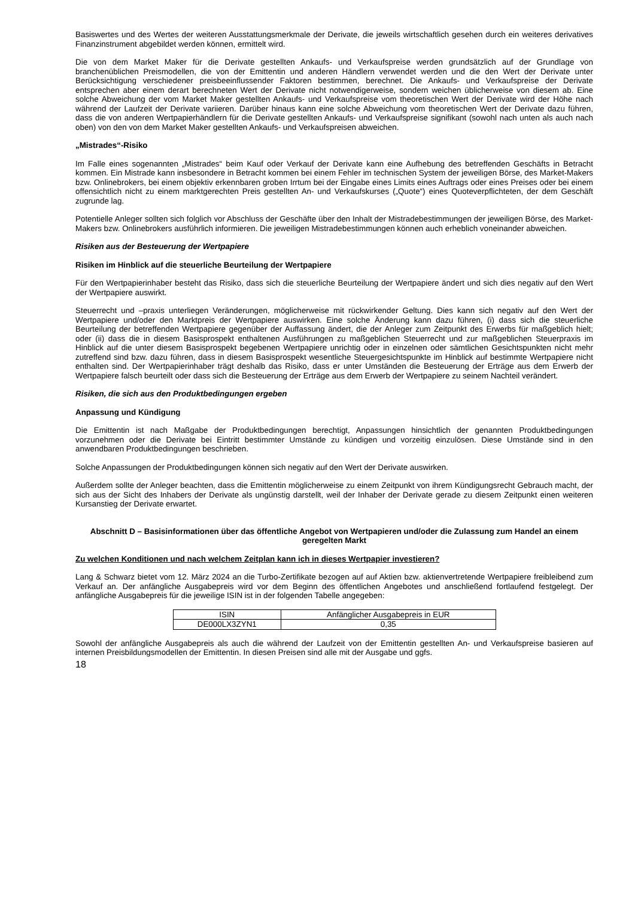Basiswertes und des Wertes der weiteren Ausstattungsmerkmale der Derivate, die jeweils wirtschaftlich gesehen durch ein weiteres derivatives Finanzinstrument abgebildet werden können, ermittelt wird.
Die von dem Market Maker für die Derivate gestellten Ankaufs- und Verkaufspreise werden grundsätzlich auf der Grundlage von branchenüblichen Preismodellen, die von der Emittentin und anderen Händlern verwendet werden und die den Wert der Derivate unter Berücksichtigung verschiedener preisbeeinflussender Faktoren bestimmen, berechnet. Die Ankaufs- und Verkaufspreise der Derivate entsprechen aber einem derart berechneten Wert der Derivate nicht notwendigerweise, sondern weichen üblicherweise von diesem ab. Eine solche Abweichung der vom Market Maker gestellten Ankaufs- und Verkaufspreise vom theoretischen Wert der Derivate wird der Höhe nach während der Laufzeit der Derivate variieren. Darüber hinaus kann eine solche Abweichung vom theoretischen Wert der Derivate dazu führen, dass die von anderen Wertpapierhändlern für die Derivate gestellten Ankaufs- und Verkaufspreise signifikant (sowohl nach unten als auch nach oben) von den von dem Market Maker gestellten Ankaufs- und Verkaufspreisen abweichen.
„Mistrades“-Risiko
Im Falle eines sogenannten „Mistrades“ beim Kauf oder Verkauf der Derivate kann eine Aufhebung des betreffenden Geschäfts in Betracht kommen. Ein Mistrade kann insbesondere in Betracht kommen bei einem Fehler im technischen System der jeweiligen Börse, des Market-Makers bzw. Onlinebrokers, bei einem objektiv erkennbaren groben Irrtum bei der Eingabe eines Limits eines Auftrags oder eines Preises oder bei einem offensichtlich nicht zu einem marktgerechten Preis gestellten An- und Verkaufskurses („Quote“) eines Quoteverpflichteten, der dem Geschäft zugrunde lag.
Potentielle Anleger sollten sich folglich vor Abschluss der Geschäfte über den Inhalt der Mistradebestimmungen der jeweiligen Börse, des Market-Makers bzw. Onlinebrokers ausführlich informieren. Die jeweiligen Mistradebestimmungen können auch erheblich voneinander abweichen.
Risiken aus der Besteuerung der Wertpapiere
Risiken im Hinblick auf die steuerliche Beurteilung der Wertpapiere
Für den Wertpapierinhaber besteht das Risiko, dass sich die steuerliche Beurteilung der Wertpapiere ändert und sich dies negativ auf den Wert der Wertpapiere auswirkt.
Steuerrecht und –praxis unterliegen Veränderungen, möglicherweise mit rückwirkender Geltung. Dies kann sich negativ auf den Wert der Wertpapiere und/oder den Marktpreis der Wertpapiere auswirken. Eine solche Änderung kann dazu führen, (i) dass sich die steuerliche Beurteilung der betreffenden Wertpapiere gegenüber der Auffassung ändert, die der Anleger zum Zeitpunkt des Erwerbs für maßgeblich hielt; oder (ii) dass die in diesem Basisprospekt enthaltenen Ausführungen zu maßgeblichen Steuerrecht und zur maßgeblichen Steuerpraxis im Hinblick auf die unter diesem Basisprospekt begebenen Wertpapiere unrichtig oder in einzelnen oder sämtlichen Gesichtspunkten nicht mehr zutreffend sind bzw. dazu führen, dass in diesem Basisprospekt wesentliche Steuergesichtspunkte im Hinblick auf bestimmte Wertpapiere nicht enthalten sind. Der Wertpapierinhaber trägt deshalb das Risiko, dass er unter Umständen die Besteuerung der Erträge aus dem Erwerb der Wertpapiere falsch beurteilt oder dass sich die Besteuerung der Erträge aus dem Erwerb der Wertpapiere zu seinem Nachteil verändert.
Risiken, die sich aus den Produktbedingungen ergeben
Anpassung und Kündigung
Die Emittentin ist nach Maßgabe der Produktbedingungen berechtigt, Anpassungen hinsichtlich der genannten Produktbedingungen vorzunehmen oder die Derivate bei Eintritt bestimmter Umstände zu kündigen und vorzeitig einzulösen. Diese Umstände sind in den anwendbaren Produktbedingungen beschrieben.
Solche Anpassungen der Produktbedingungen können sich negativ auf den Wert der Derivate auswirken.
Außerdem sollte der Anleger beachten, dass die Emittentin möglicherweise zu einem Zeitpunkt von ihrem Kündigungsrecht Gebrauch macht, der sich aus der Sicht des Inhabers der Derivate als ungünstig darstellt, weil der Inhaber der Derivate gerade zu diesem Zeitpunkt einen weiteren Kursanstieg der Derivate erwartet.
Abschnitt D – Basisinformationen über das öffentliche Angebot von Wertpapieren und/oder die Zulassung zum Handel an einem geregelten Markt
Zu welchen Konditionen und nach welchem Zeitplan kann ich in dieses Wertpapier investieren?
Lang & Schwarz bietet vom 12. März 2024 an die Turbo-Zertifikate bezogen auf auf Aktien bzw. aktienvertretende Wertpapiere freibleibend zum Verkauf an. Der anfängliche Ausgabepreis wird vor dem Beginn des öffentlichen Angebotes und anschließend fortlaufend festgelegt. Der anfängliche Ausgabepreis für die jeweilige ISIN ist in der folgenden Tabelle angegeben:
| ISIN | Anfänglicher Ausgabepreis in EUR |
| --- | --- |
| DE000LX3ZYN1 | 0,35 |
Sowohl der anfängliche Ausgabepreis als auch die während der Laufzeit von der Emittentin gestellten An- und Verkaufspreise basieren auf internen Preisbildungsmodellen der Emittentin. In diesen Preisen sind alle mit der Ausgabe und ggfs.
18